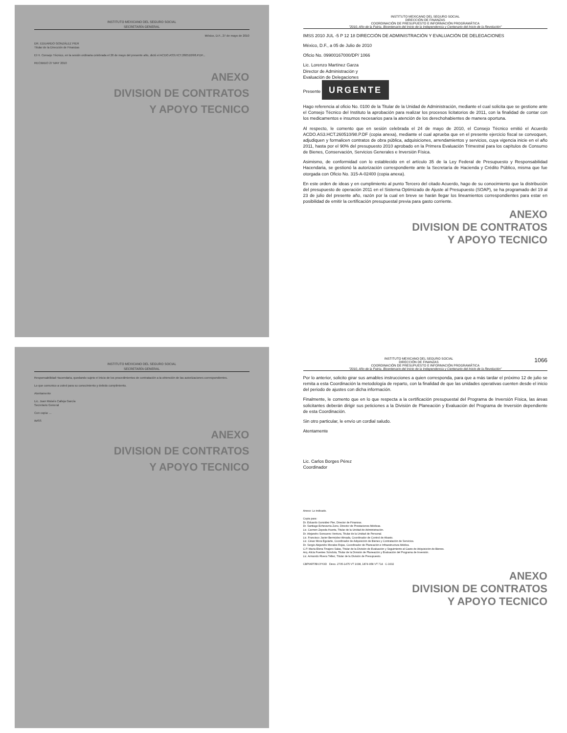INSTITUTO MEXICANO DEL SEGURO SOCIAL
SECRETARÍA GENERAL
México, D.F., 27 de mayo de 2010
DR. EDUARDO GONZÁLEZ PIER
Titular de la Dirección de Finanzas
El H. Consejo Técnico, en la sesión ordinaria celebrada el 26 de mayo del presente año, dictó el ACDO.AS3.HCT.260510/98.P.DF...
RECIBIDO 27 MAY 2010
ANEXO
DIVISION DE CONTRATOS
Y APOYO TECNICO
INSTITUTO MEXICANO DEL SEGURO SOCIAL
DIRECCIÓN DE FINANZAS
COORDINACIÓN DE PRESUPUESTO E INFORMACIÓN PROGRAMÁTICA
"2010, Año de la Patria. Bicentenario del Inicio de la Independencia y Centenario del Inicio de la Revolución"
IMSS 2010 JUL -5 P 12 18 DIRECCIÓN DE ADMINISTRACIÓN Y EVALUACIÓN DE DELEGACIONES
México, D.F., a 05 de Julio de 2010
Oficio No. 09900167000/DP/ 1066
Lic. Lorenzo Martínez Garza
Director de Administración y
Evaluación de Delegaciones
Presente URGENTE
Hago referencia al oficio No. 0100 de la Titular de la Unidad de Administración, mediante el cual solicita que se gestione ante el Consejo Técnico del Instituto la aprobación para realizar los procesos licitatorios de 2011, con la finalidad de contar con los medicamentos e insumos necesarios para la atención de los derechohabientes de manera oportuna.
Al respecto, le comento que en sesión celebrada el 24 de mayo de 2010, el Consejo Técnico emitió el Acuerdo ACDO.AS3.HCT.260510/98.P.DF (copia anexa), mediante el cual aprueba que en el presente ejercicio fiscal se convoquen, adjudiquen y formalicen contratos de obra pública, adquisiciones, arrendamientos y servicios, cuya vigencia inicie en el año 2011, hasta por el 90% del presupuesto 2010 aprobado en la Primera Evaluación Trimestral para los capítulos de Consumo de Bienes, Conservación, Servicios Generales e Inversión Física.
Asimismo, de conformidad con lo establecido en el artículo 35 de la Ley Federal de Presupuesto y Responsabilidad Hacendaria, se gestionó la autorización correspondiente ante la Secretaría de Hacienda y Crédito Público, misma que fue otorgada con Oficio No. 315-A-02400 (copia anexa).
En este orden de ideas y en cumplimiento al punto Tercero del citado Acuerdo, hago de su conocimiento que la distribución del presupuesto de operación 2011 en el Sistema Optimizado de Ajuste al Presupuesto (SOAP), se ha programado del 19 al 23 de julio del presente año, razón por la cual en breve se harán llegar los lineamientos correspondientes para estar en posibilidad de emitir la certificación presupuestal previa para gasto corriente.
ANEXO
DIVISION DE CONTRATOS
Y APOYO TECNICO
INSTITUTO MEXICANO DEL SEGURO SOCIAL
SECRETARÍA GENERAL
Responsabilidad Hacendaria, quedando sujeto el inicio de los procedimientos de contratación a la obtención de las autorizaciones correspondientes.
Lo que comunico a usted para su conocimiento y debido cumplimiento.
Atentamente
Lic. Juan Moisés Calleja García
Secretario General
Con copia: ...
IMSS
ANEXO
DIVISION DE CONTRATOS
Y APOYO TECNICO
INSTITUTO MEXICANO DEL SEGURO SOCIAL 1066
DIRECCIÓN DE FINANZAS
COORDINACIÓN DE PRESUPUESTO E INFORMACIÓN PROGRAMÁTICA
"2010, Año de la Patria. Bicentenario del Inicio de la Independencia y Centenario del Inicio de la Revolución"
Por lo anterior, solicito girar sus amables instrucciones a quien corresponda, para que a más tardar el próximo 12 de julio se remita a esta Coordinación la metodología de reparto, con la finalidad de que las unidades operativas cuenten desde el inicio del periodo de ajustes con dicha información.
Finalmente, le comento que en lo que respecta a la certificación presupuestal del Programa de Inversión Física, las áreas solicitantes deberán dirigir sus peticiones a la División de Planeación y Evaluación del Programa de Inversión dependiente de esta Coordinación.
Sin otro particular, le envío un cordial saludo.
Atentamente
Lic. Carlos Borges Pérez
Coordinador
Anexo: Lo indicado.
Copia para:
Dr. Eduardo González Pier, Director de Finanzas.
Dr. Santiago Echevarría Zuno, Director de Prestaciones Médicas.
Lic. Carmen Zepeda Huerta, Titular de la Unidad de Administración.
Dr. Alejandro Sonsueno Ventura, Titular de la Unidad de Personal.
Lic. Francisco Javier Bermúdez Almada, Coordinador de Control de Abasto.
Lic. César Mora Eguiarte, Coordinador de Adquisición de Bienes y Contratación de Servicios.
Dr. Sergio Alejandro Morales Rojas, Coordinador de Planeación e Infraestructura Médica.
C.P. María Elena Tinajero Salas, Titular de la División de Evaluación y Seguimiento al Gasto de Adquisición de Bienes.
Arq. Alicia Fuentes Scindola, Titular de la División de Planeación y Evaluación del Programa de Inversión.
Lic. Armando Rivera Téllez, Titular de la División de Presupuesto.
CBP/ART/BVJ/YOD Deso. 2705-1475 VT 1038, 1874-958 VT 714 C-1632
ANEXO
DIVISION DE CONTRATOS
Y APOYO TECNICO